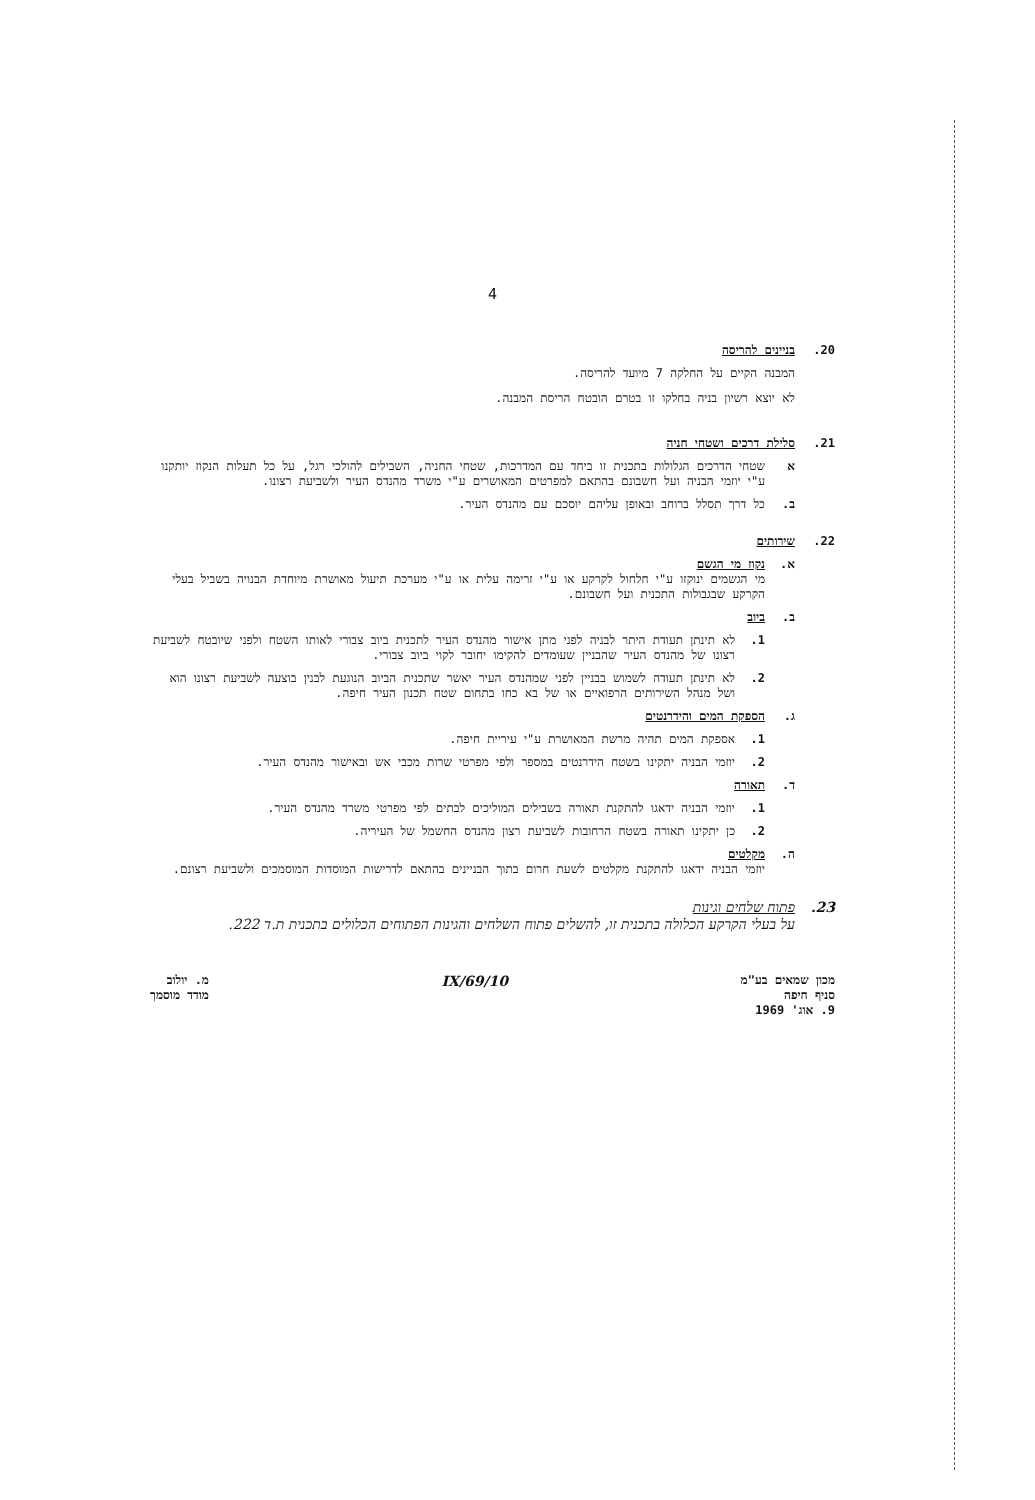4
20. בניינים להריסה
המבנה הקיים על החלקה 7 מיועד להריסה.
לא יוצא רשיון בניה בחלקו זו בטרם הובטח הריסת המבנה.
21. סלילת דרכים ושטחי חניה
א שטחי הדרכים הגלולות בתכנית זו ביחד עם המדרכות, שטחי החניה, השבילים להולכי רגל, על כל תעלות הנקוז יותקנו ע"י יוזמי הבניה ועל חשבונם בהתאם למפרטים המאושרים ע"י משרד מהנדס העיר ולשביעת רצונו.
ב. כל דרך תסלל ברוחב ובאופן עליהם יוסכם עם מהנדס העיר.
22. שירותים
א. נקוז מי הגשם
מי הגשמים ינוקזו ע"י חלחול לקרקע או ע"י זרימה עלית או ע"י מערכת תיעול מאושרת מיוחדת הבנויה בשביל בעלי הקרקע שבגבולות התכנית ועל חשבונם.
ב. ביוב
1. לא תינתן תעודת היתר לבניה לפני מתן אישור מהנדס העיר לתכנית ביוב צבורי לאותו השטח ולפני שיובטח לשביעת רצונו של מהנדס העיר שהבניין שעומדים להקימו יחובר לקוי ביוב צבורי.
2. לא תינתן תעודה לשמוש בבניין לפני שמהנדס העיר יאשר שתכנית הביוב הנוגעת לבנין בוצעה לשביעת רצונו הוא ושל מנהל השירותים הרפואיים או של בא כחו בתחום שטח תכנון העיר חיפה.
ג. הספקת המים והידרנטים
1. אספקת המים תהיה מרשת המאושרת ע"י עיריית חיפה.
2. יוזמי הבניה יתקינו בשטח הידרנטים במספר ולפי מפרטי שרות מכבי אש ובאישור מהנדס העיר.
ד. תאורה
1. יוזמי הבניה ידאגו להתקנת תאורה בשבילים המוליכים לבתים לפי מפרטי משרד מהנדס העיר.
2. כן יתקינו תאורה בשטח הרחובות לשביעת רצון מהנדס החשמל של העיריה.
ה. מקלטים
יוזמי הבניה ידאגו להתקנת מקלטים לשעת חרום בתוך הבניינים בהתאם לדרישות המוסדות המוסמכים ולשביעת רצונם.
23. פתוח שלחים וגינות
על בעלי הקרקע הכלולה בתכנית זו, להשלים פתוח השלחים והגינות הפתוחים הכלולים בתכנית ת.ד 222.
מכון שמאים בע"מ
סניף חיפה
9. אוג' 1969
10/IX/69
מ. יולוב
מודד מוסמך